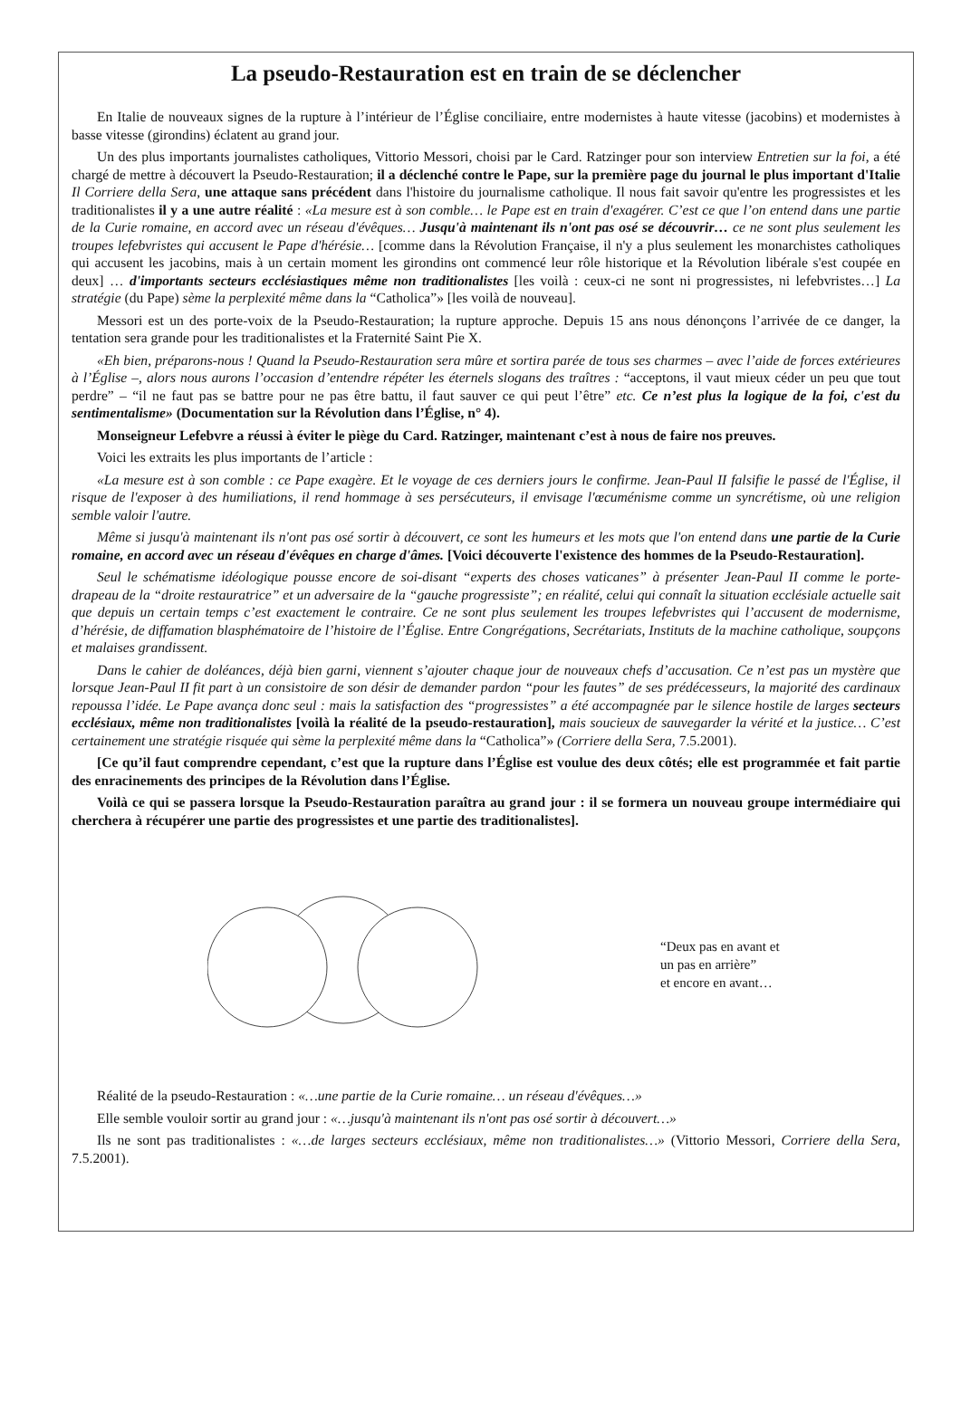La pseudo-Restauration est en train de se déclencher
En Italie de nouveaux signes de la rupture à l’intérieur de l’Église conciliaire, entre modernistes à haute vitesse (jacobins) et modernistes à basse vitesse (girondins) éclatent au grand jour.
Un des plus importants journalistes catholiques, Vittorio Messori, choisi par le Card. Ratzinger pour son interview Entretien sur la foi, a été chargé de mettre à découvert la Pseudo-Restauration; il a déclenché contre le Pape, sur la première page du journal le plus important d'Italie Il Corriere della Sera, une attaque sans précédent dans l'histoire du journalisme catholique. Il nous fait savoir qu'entre les progressistes et les traditionalistes il y a une autre réalité : «La mesure est à son comble… le Pape est en train d'exagérer. C’est ce que l’on entend dans une partie de la Curie romaine, en accord avec un réseau d'évêques… Jusqu'à maintenant ils n'ont pas osé se découvrir… ce ne sont plus seulement les troupes lefebvristes qui accusent le Pape d'hérésie… [comme dans la Révolution Française, il n'y a plus seulement les monarchistes catholiques qui accusent les jacobins, mais à un certain moment les girondins ont commencé leur rôle historique et la Révolution libérale s'est coupée en deux] … d'importants secteurs ecclésiastiques même non traditionalistes [les voilà : ceux-ci ne sont ni progressistes, ni lefebvristes…] La stratégie (du Pape) sème la perplexité même dans la “Catholica”» [les voilà de nouveau].
Messori est un des porte-voix de la Pseudo-Restauration; la rupture approche. Depuis 15 ans nous dénonçons l’arrivée de ce danger, la tentation sera grande pour les traditionalistes et la Fraternité Saint Pie X.
«Eh bien, préparons-nous ! Quand la Pseudo-Restauration sera mûre et sortira parée de tous ses charmes – avec l’aide de forces extérieures à l’Église –, alors nous aurons l’occasion d’entendre répéter les éternels slogans des traîtres : “acceptons, il vaut mieux céder un peu que tout perdre” – “il ne faut pas se battre pour ne pas être battu, il faut sauver ce qui peut l’être” etc. Ce n’est plus la logique de la foi, c'est du sentimentalisme» (Documentation sur la Révolution dans l’Église, n° 4).
Monseigneur Lefebvre a réussi à éviter le piège du Card. Ratzinger, maintenant c’est à nous de faire nos preuves.
Voici les extraits les plus importants de l’article :
«La mesure est à son comble : ce Pape exagère. Et le voyage de ces derniers jours le confirme. Jean-Paul II falsifie le passé de l'Église, il risque de l'exposer à des humiliations, il rend hommage à ses persécuteurs, il envisage l'œcuménisme comme un syncrétisme, où une religion semble valoir l'autre.
Même si jusqu'à maintenant ils n'ont pas osé sortir à découvert, ce sont les humeurs et les mots que l'on entend dans une partie de la Curie romaine, en accord avec un réseau d'évêques en charge d'âmes. [Voici découverte l'existence des hommes de la Pseudo-Restauration].
Seul le schématisme idéologique pousse encore de soi-disant “experts des choses vaticanes” à présenter Jean-Paul II comme le porte-drapeau de la “droite restauratrice” et un adversaire de la “gauche progressiste”; en réalité, celui qui connaît la situation ecclésiale actuelle sait que depuis un certain temps c’est exactement le contraire. Ce ne sont plus seulement les troupes lefebvristes qui l’accusent de modernisme, d’hérésie, de diffamation blasphématoire de l’histoire de l’Église. Entre Congrégations, Secrétariats, Instituts de la machine catholique, soupçons et malaises grandissent.
Dans le cahier de doléances, déjà bien garni, viennent s’ajouter chaque jour de nouveaux chefs d’accusation. Ce n’est pas un mystère que lorsque Jean-Paul II fit part à un consistoire de son désir de demander pardon “pour les fautes” de ses prédécesseurs, la majorité des cardinaux repoussa l’idée. Le Pape avança donc seul : mais la satisfaction des “progressistes” a été accompagnée par le silence hostile de larges secteurs ecclésiaux, même non traditionalistes [voilà la réalité de la pseudo-restauration], mais soucieux de sauvegarder la vérité et la justice… C’est certainement une stratégie risquée qui sème la perplexité même dans la “Catholica”» (Corriere della Sera, 7.5.2001).
[Ce qu’il faut comprendre cependant, c’est que la rupture dans l’Église est voulue des deux côtés; elle est programmée et fait partie des enracinements des principes de la Révolution dans l’Église.
Voilà ce qui se passera lorsque la Pseudo-Restauration paraîtra au grand jour : il se formera un nouveau groupe intermédiaire qui cherchera à récupérer une partie des progressistes et une partie des traditionalistes].
“Deux pas en avant et
un pas en arrière”
et encore en avant…
Réalité de la pseudo-Restauration : «…une partie de la Curie romaine… un réseau d'évêques…»
Elle semble vouloir sortir au grand jour : «…jusqu'à maintenant ils n'ont pas osé sortir à découvert…»
Ils ne sont pas traditionalistes : «…de larges secteurs ecclésiaux, même non traditionalistes…» (Vittorio Messori, Corriere della Sera, 7.5.2001).